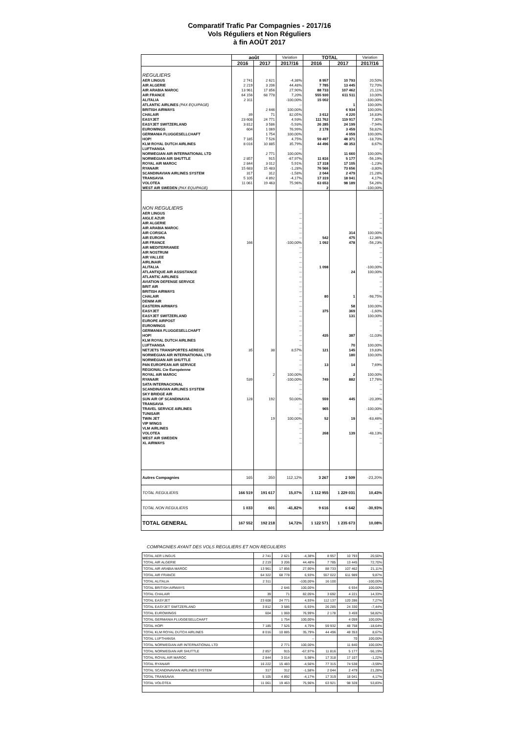Comparatif Trafic Par Compagnies - 2017/16
Vols Réguliers et Non Réguliers
à fin AOÛT 2017
| | août | | Variation | TOTAL | | Variation |
| --- | --- | --- | --- | --- | --- | --- |
| | 2016 | 2017 | 2017/16 | 2016 | 2017 | 2017/16 |
| REGULIERS | | | | | | |
| AER LINGUS | 2 741 | 2 621 | -4,38% | 8 957 | 10 793 | 20,50% |
| AIR ALGERIE | 2 219 | 3 206 | 44,48% | 7 785 | 13 445 | 72,70% |
| AIR ARABIA MAROC | 13 961 | 17 856 | 27,90% | 88 733 | 107 462 | 21,11% |
| AIR FRANCE | 64 156 | 68 778 | 7,20% | 555 930 | 611 511 | 10,00% |
| ALITALIA | 2 311 | | -100,00% | 15 002 | | -100,00% |
| ATLANTIC AIRLINES (PAX EQUIPAGE) | | | -- | | 1 | 100,00% |
| BRITISH AIRWAYS | | 2 646 | 100,00% | | 6 934 | 100,00% |
| CHALAIR | 39 | 71 | 82,05% | 3 612 | 4 220 | 16,83% |
| EASYJET | 23 608 | 24 771 | 4,93% | 111 762 | 119 917 | 7,30% |
| EASYJET SWITZERLAND | 3 812 | 3 586 | -5,93% | 26 285 | 24 199 | -7,94% |
| EUROWINGS | 604 | 1 069 | 76,99% | 2 178 | 3 459 | 58,82% |
| GERMANIA FLUGGESELLCHAFT | | 1 754 | 100,00% | | 4 059 | 100,00% |
| HOP! | 7 185 | 7 526 | 4,75% | 59 497 | 48 371 | -18,70% |
| KLM ROYAL DUTCH AIRLINES | 8 016 | 10 885 | 35,79% | 44 496 | 48 353 | 8,67% |
| LUFTHANSA | | | -- | | | -- |
| NORWEGIAN AIR INTERNATIONAL LTD | | 2 771 | 100,00% | | 11 660 | 100,00% |
| NORWEGIAN AIR SHUTTLE | 2 857 | 915 | -67,97% | 11 816 | 5 177 | -56,19% |
| ROYAL AIR MAROC | 2 844 | 3 012 | 5,91% | 17 318 | 17 105 | -1,23% |
| RYANAIR | 15 683 | 15 483 | -1,28% | 76 566 | 73 656 | -3,80% |
| SCANDINAVIAN AIRLINES SYSTEM | 317 | 312 | -1,58% | 2 044 | 2 479 | 21,28% |
| TRANSAVIA | 5 105 | 4 892 | -4,17% | 17 319 | 18 041 | 4,17% |
| VOLOTEA | 11 061 | 19 463 | 75,96% | 63 653 | 98 189 | 54,26% |
| WEST AIR SWEDEN (PAX EQUIPAGE) | | | -- | 2 | | -100,00% |
| NON REGULIERS | | | | | | |
| AER LINGUS | | | -- | | | -- |
| AIGLE AZUR | | | -- | | | -- |
| AIR ALGERIE | | | -- | | | -- |
| AIR ARABIA MAROC | | | -- | | | -- |
| AIR CORSICA | | | -- | | 314 | 100,00% |
| AIR EUROPA | | | -- | 542 | 475 | -12,36% |
| AIR FRANCE | 166 | | -100,00% | 1 092 | 478 | -56,23% |
| AIR MEDITERRANEE | | | -- | | | -- |
| AIR NOSTRUM | | | -- | | | -- |
| AIR VALLEE | | | -- | | | -- |
| AIRLINAIR | | | -- | | | -- |
| ALITALIA | | | -- | 1 098 | | -100,00% |
| ATLANTIQUE AIR ASSISTANCE | | | -- | | 24 | 100,00% |
| ATLANTIC AIRLINES | | | -- | | | -- |
| AVIATION DEFENSE SERVICE | | | -- | | | -- |
| BRIT AIR | | | -- | | | -- |
| BRITISH AIRWAYS | | | -- | | | -- |
| CHALAIR | | | -- | 80 | 1 | -98,75% |
| DENIM AIR | | | -- | | | -- |
| EASTERN AIRWAYS | | | -- | | 58 | 100,00% |
| EASYJET | | | -- | 375 | 369 | -1,60% |
| EASYJET SWITZERLAND | | | -- | | 131 | 100,00% |
| EUROPE AIRPOST | | | -- | | | -- |
| EUROWINGS | | | -- | | | -- |
| GERMANIA FLUGGESELLCHAFT | | | -- | | | -- |
| HOP! | | | -- | 435 | 387 | -11,03% |
| KLM ROYAL DUTCH AIRLINES | | | -- | | | -- |
| LUFTHANSA | | | -- | | 70 | 100,00% |
| NETJETS TRANSPORTES AEREOS | 35 | 38 | 8,57% | 121 | 145 | 19,83% |
| NORWEGIAN AIR INTERNATIONAL LTD | | | -- | | 180 | 100,00% |
| NORWEGIAN AIR SHUTTLE | | | -- | | | -- |
| PAN EUROPEAN AIR SERVICE | | | -- | 13 | 14 | 7,69% |
| REGIONAL Cie Européenne | | | -- | | | -- |
| ROYAL AIR MAROC | | 2 | 100,00% | | 2 | 100,00% |
| RYANAIR | 539 | | -100,00% | 749 | 882 | 17,76% |
| SATA INTERNACIONAL | | | -- | | | -- |
| SCANDINAVIAN AIRLINES SYSTEM | | | -- | | | -- |
| SKY BRIDGE AIR | | | -- | | | -- |
| SUN AIR OF SCANDINAVIA | 128 | 192 | 50,00% | 559 | 445 | -20,39% |
| TRANSAVIA | | | -- | | | -- |
| TRAVEL SERVICE AIRLINES | | | -- | 965 | | -100,00% |
| TUNISAIR | | | -- | | | -- |
| TWIN JET | | 19 | 100,00% | 52 | 19 | -63,46% |
| VIP WINGS | | | -- | | | -- |
| VLM AIRLINES | | | -- | | | -- |
| VOLOTEA | | | -- | 268 | 139 | -48,13% |
| WEST AIR SWEDEN | | | -- | | | -- |
| XL AIRWAYS | | | -- | | | -- |
| Autres Compagnies | 165 | 350 | 112,12% | 3 267 | 2 509 | -23,20% |
| TOTAL REGULIERS | 166 519 | 191 617 | 15,07% | 1 112 955 | 1 229 031 | 10,43% |
| TOTAL NON REGULIERS | 1 033 | 601 | -41,82% | 9 616 | 6 642 | -30,93% |
| TOTAL GENERAL | 167 552 | 192 218 | 14,72% | 1 122 571 | 1 235 673 | 10,08% |
COMPAGNIES AYANT DES VOLS REGULIERS ET NON REGULIERS
| TOTAL AER LINGUS | 2 741 | 2 621 | -4,38% | 8 957 | 10 793 | 20,50% |
| TOTAL AIR ALGERIE | 2 219 | 3 206 | 44,48% | 7 785 | 13 445 | 72,70% |
| TOTAL AIR ARABIA MAROC | 13 961 | 17 856 | 27,90% | 88 733 | 107 462 | 21,11% |
| TOTAL AIR FRANCE | 64 322 | 68 778 | 6,93% | 557 022 | 611 989 | 9,87% |
| TOTAL ALITALIA | 2 311 | | -100,00% | 16 100 | | -100,00% |
| TOTAL BRITISH AIRWAYS | | 2 646 | 100,00% | | 6 934 | 100,00% |
| TOTAL CHALAIR | 39 | 71 | 82,05% | 3 692 | 4 221 | 14,33% |
| TOTAL EASYJET | 23 608 | 24 771 | 4,93% | 112 137 | 120 286 | 7,27% |
| TOTAL EASYJET SWITZERLAND | 3 812 | 3 586 | -5,93% | 26 285 | 24 330 | -7,44% |
| TOTAL EUROWINGS | 604 | 1 069 | 76,99% | 2 178 | 3 459 | 58,82% |
| TOTAL GERMANIA FLUGGESELLCHAFT | | 1 754 | 100,00% | | 4 059 | 100,00% |
| TOTAL HOP! | 7 185 | 7 526 | 4,75% | 59 932 | 48 758 | -18,64% |
| TOTAL KLM ROYAL DUTCH AIRLINES | 8 016 | 10 885 | 35,79% | 44 496 | 48 353 | 8,67% |
| TOTAL LUFTHANSA | | | -- | | 70 | 100,00% |
| TOTAL NORWEGIAN AIR INTERNATIONAL LTD | | 2 771 | 100,00% | | 11 840 | 100,00% |
| TOTAL NORWEGIAN AIR SHUTTLE | 2 857 | 915 | -67,97% | 11 816 | 5 177 | -56,19% |
| TOTAL ROYAL AIR MAROC | 2 844 | 3 014 | 5,98% | 17 318 | 17 107 | -1,22% |
| TOTAL RYANAIR | 16 222 | 15 483 | -4,56% | 77 315 | 74 538 | -3,59% |
| TOTAL SCANDINAVIAN AIRLINES SYSTEM | 317 | 312 | -1,58% | 2 044 | 2 479 | 21,28% |
| TOTAL TRANSAVIA | 5 105 | 4 892 | -4,17% | 17 319 | 18 041 | 4,17% |
| TOTAL VOLOTEA | 11 061 | 19 463 | 75,96% | 63 921 | 98 328 | 53,83% |